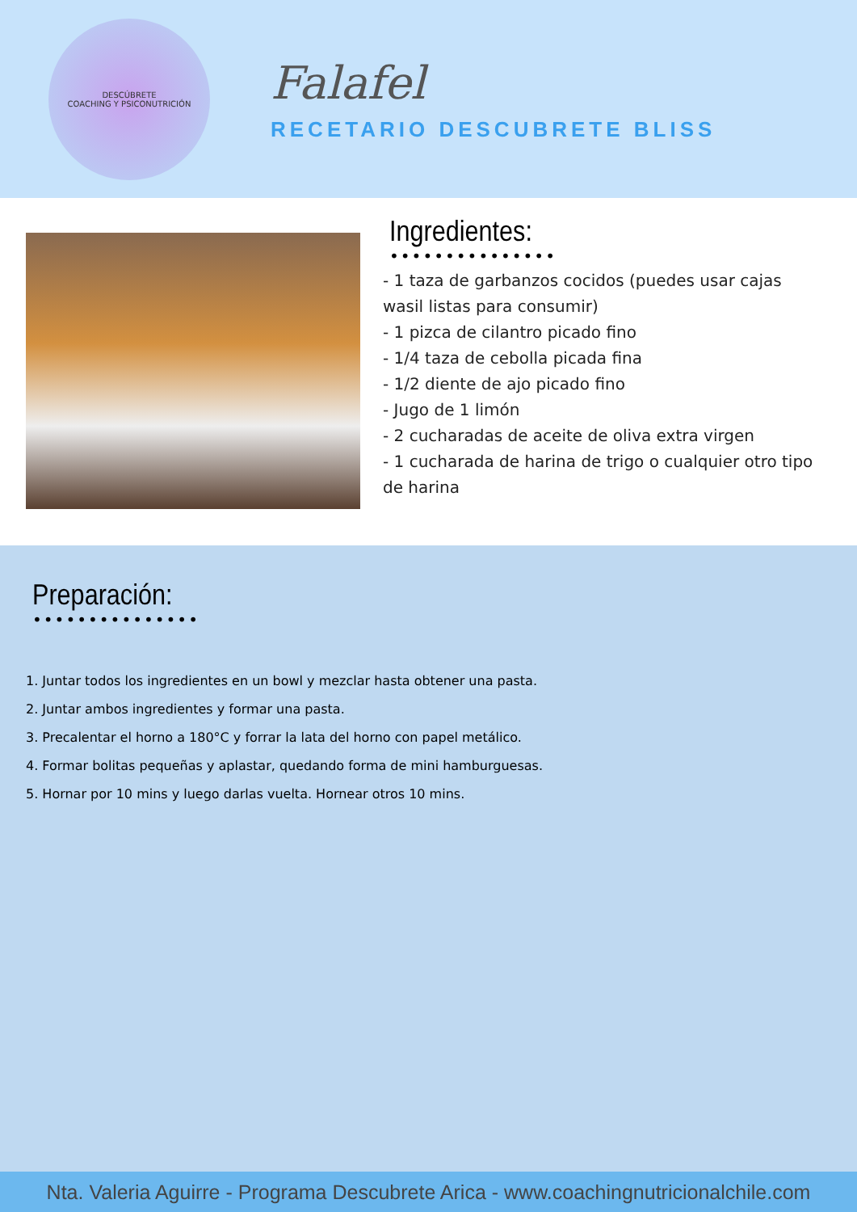DESCÚBRETE
COACHING Y PSICONUTRICIÓN
Falafel
RECETARIO DESCUBRETE BLISS
Ingredientes:
•••••••••••••••
- 1 taza de garbanzos cocidos (puedes usar cajas wasil listas para consumir)
- 1 pizca de cilantro picado fino
- 1/4 taza de cebolla picada fina
- 1/2 diente de ajo picado fino
- Jugo de 1 limón
- 2 cucharadas de aceite de oliva extra virgen
- 1 cucharada de harina de trigo o cualquier otro tipo de harina
Preparación:
•••••••••••••••
1. Juntar todos los ingredientes en un bowl y mezclar hasta obtener una pasta.
2. Juntar ambos ingredientes y formar una pasta.
3. Precalentar el horno a 180°C y forrar la lata del horno con papel metálico.
4. Formar bolitas pequeñas y aplastar, quedando forma de mini hamburguesas.
5. Hornar por 10 mins y luego darlas vuelta. Hornear otros 10 mins.
Nta. Valeria Aguirre - Programa Descubrete Arica - www.coachingnutricionalchile.com